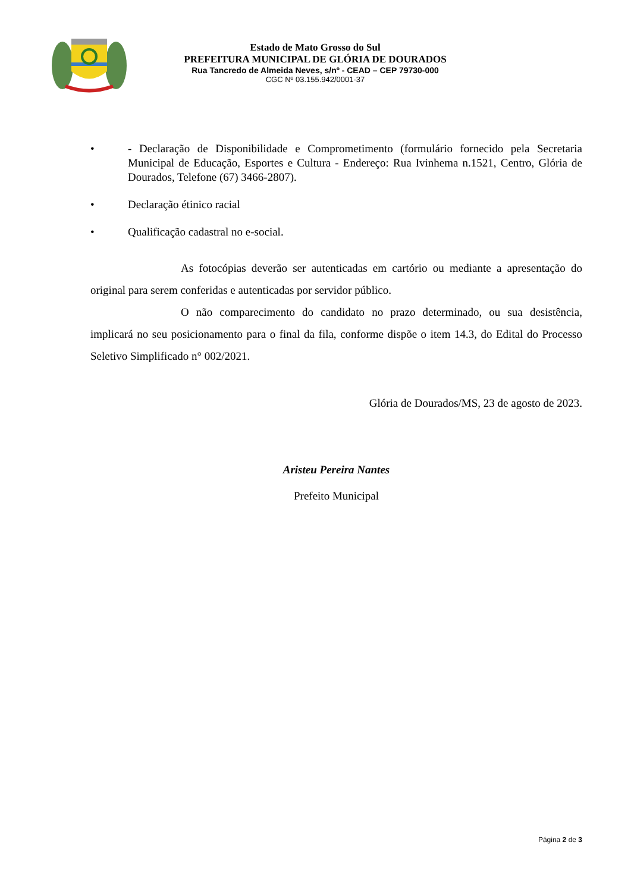Estado de Mato Grosso do Sul
PREFEITURA MUNICIPAL DE GLÓRIA DE DOURADOS
Rua Tancredo de Almeida Neves, s/nº - CEAD – CEP 79730-000
CGC Nº 03.155.942/0001-37
• - Declaração de Disponibilidade e Comprometimento (formulário fornecido pela Secretaria Municipal de Educação, Esportes e Cultura - Endereço: Rua Ivinhema n.1521, Centro, Glória de Dourados, Telefone (67) 3466-2807).
• Declaração étinico racial
• Qualificação cadastral no e-social.
As fotocópias deverão ser autenticadas em cartório ou mediante a apresentação do original para serem conferidas e autenticadas por servidor público.
O não comparecimento do candidato no prazo determinado, ou sua desistência, implicará no seu posicionamento para o final da fila, conforme dispõe o item 14.3, do Edital do Processo Seletivo Simplificado n° 002/2021.
Glória de Dourados/MS, 23 de agosto de 2023.
Aristeu Pereira Nantes
Prefeito Municipal
Página 2 de 3